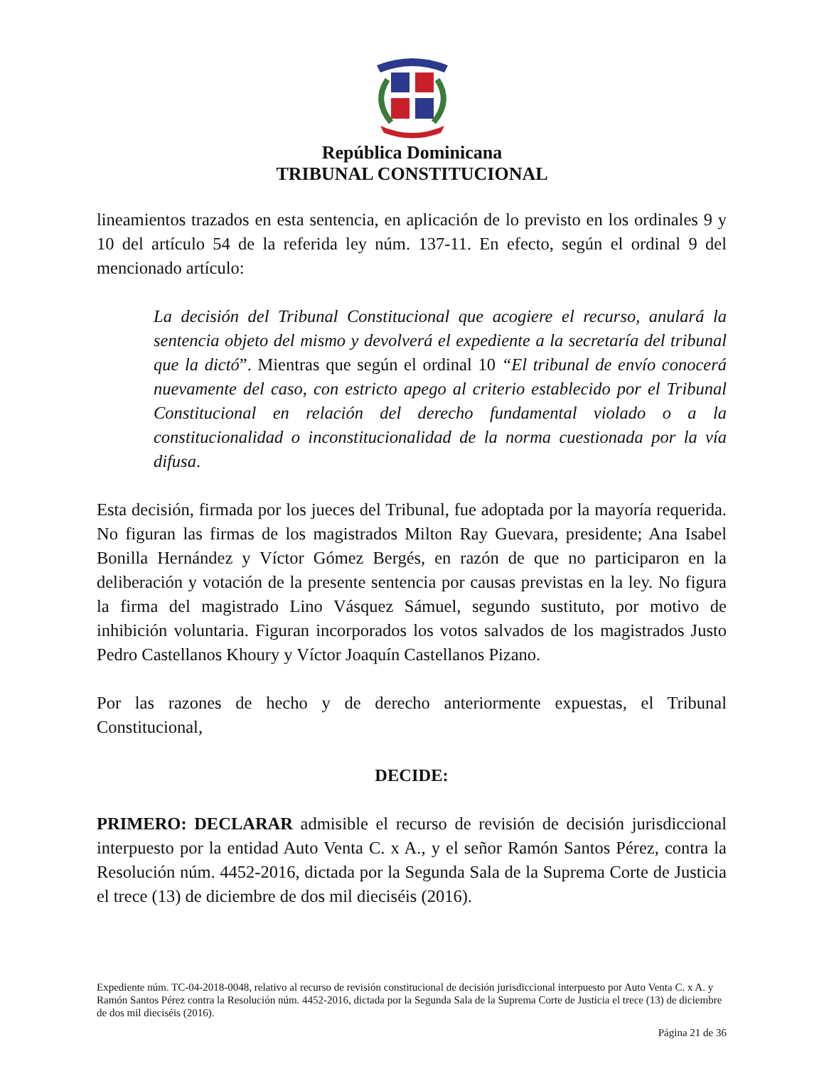República Dominicana
TRIBUNAL CONSTITUCIONAL
lineamientos trazados en esta sentencia, en aplicación de lo previsto en los ordinales 9 y 10 del artículo 54 de la referida ley núm. 137-11. En efecto, según el ordinal 9 del mencionado artículo:
La decisión del Tribunal Constitucional que acogiere el recurso, anulará la sentencia objeto del mismo y devolverá el expediente a la secretaría del tribunal que la dictó”. Mientras que según el ordinal 10 “El tribunal de envío conocerá nuevamente del caso, con estricto apego al criterio establecido por el Tribunal Constitucional en relación del derecho fundamental violado o a la constitucionalidad o inconstitucionalidad de la norma cuestionada por la vía difusa.
Esta decisión, firmada por los jueces del Tribunal, fue adoptada por la mayoría requerida. No figuran las firmas de los magistrados Milton Ray Guevara, presidente; Ana Isabel Bonilla Hernández y Víctor Gómez Bergés, en razón de que no participaron en la deliberación y votación de la presente sentencia por causas previstas en la ley. No figura la firma del magistrado Lino Vásquez Sámuel, segundo sustituto, por motivo de inhibición voluntaria. Figuran incorporados los votos salvados de los magistrados Justo Pedro Castellanos Khoury y Víctor Joaquín Castellanos Pizano.
Por las razones de hecho y de derecho anteriormente expuestas, el Tribunal Constitucional,
DECIDE:
PRIMERO: DECLARAR admisible el recurso de revisión de decisión jurisdiccional interpuesto por la entidad Auto Venta C. x A., y el señor Ramón Santos Pérez, contra la Resolución núm. 4452-2016, dictada por la Segunda Sala de la Suprema Corte de Justicia el trece (13) de diciembre de dos mil dieciséis (2016).
Expediente núm. TC-04-2018-0048, relativo al recurso de revisión constitucional de decisión jurisdiccional interpuesto por Auto Venta C. x A. y Ramón Santos Pérez contra la Resolución núm. 4452-2016, dictada por la Segunda Sala de la Suprema Corte de Justicia el trece (13) de diciembre de dos mil dieciséis (2016).
Página 21 de 36